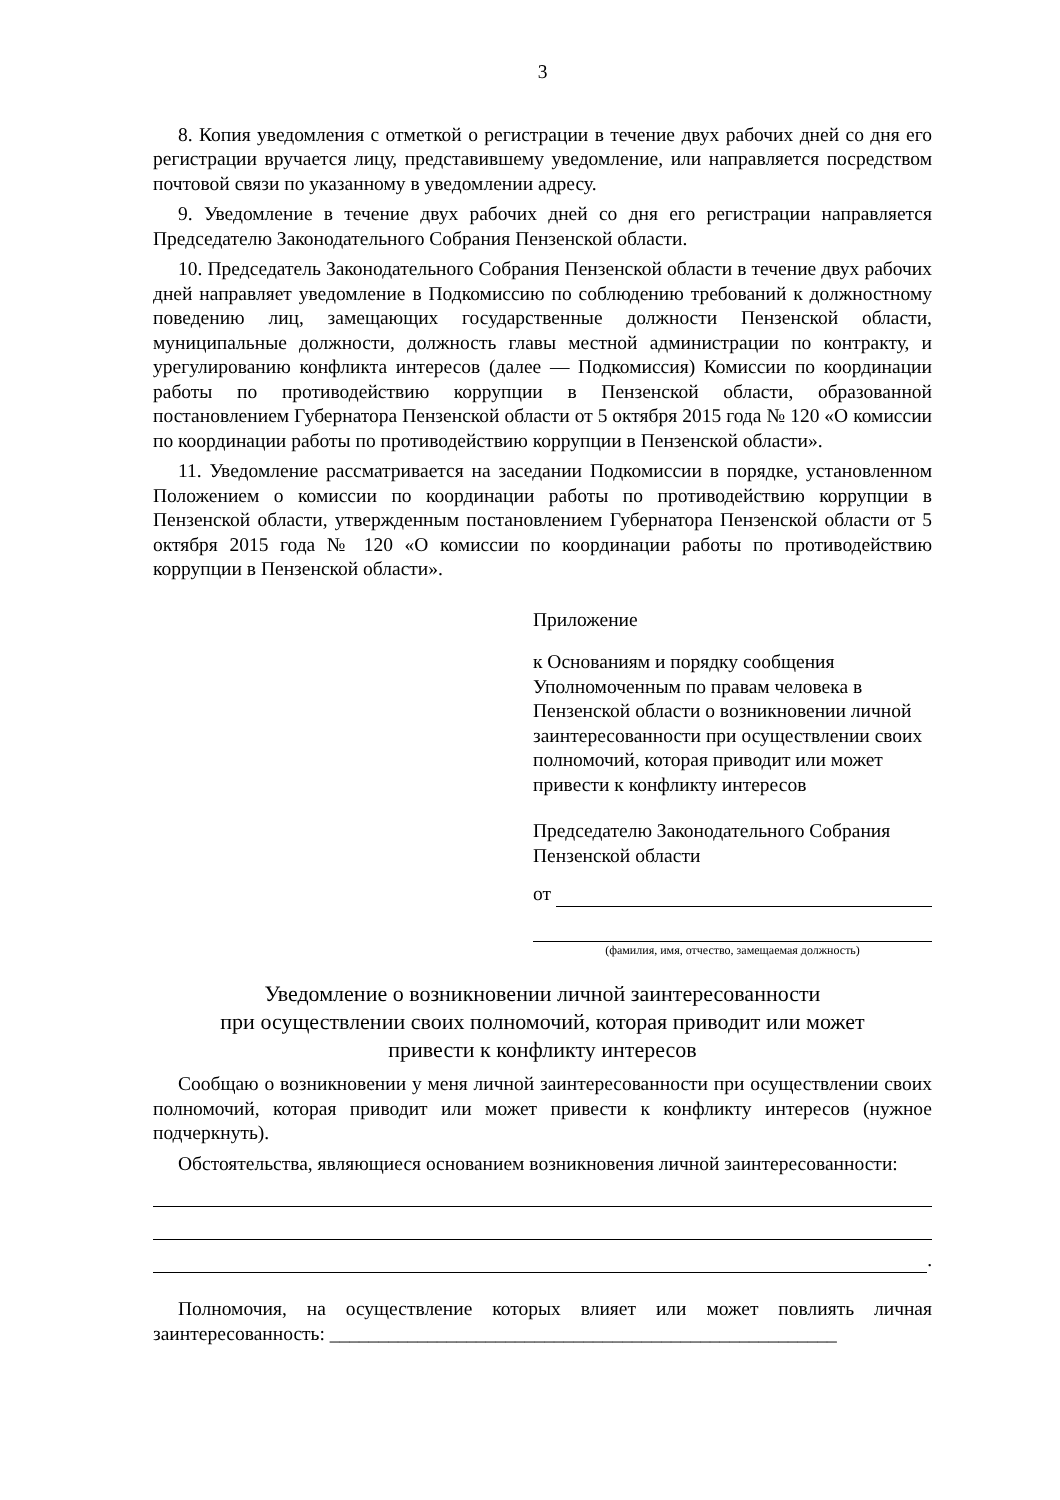3
8. Копия уведомления с отметкой о регистрации в течение двух рабочих дней со дня его регистрации вручается лицу, представившему уведомление, или направляется посредством почтовой связи по указанному в уведомлении адресу.
9. Уведомление в течение двух рабочих дней со дня его регистрации направляется Председателю Законодательного Собрания Пензенской области.
10. Председатель Законодательного Собрания Пензенской области в течение двух рабочих дней направляет уведомление в Подкомиссию по соблюдению требований к должностному поведению лиц, замещающих государственные должности Пензенской области, муниципальные должности, должность главы местной администрации по контракту, и урегулированию конфликта интересов (далее — Подкомиссия) Комиссии по координации работы по противодействию коррупции в Пензенской области, образованной постановлением Губернатора Пензенской области от 5 октября 2015 года № 120 «О комиссии по координации работы по противодействию коррупции в Пензенской области».
11. Уведомление рассматривается на заседании Подкомиссии в порядке, установленном Положением о комиссии по координации работы по противодействию коррупции в Пензенской области, утвержденным постановлением Губернатора Пензенской области от 5 октября 2015 года № 120 «О комиссии по координации работы по противодействию коррупции в Пензенской области».
Приложение
к Основаниям и порядку сообщения Уполномоченным по правам человека в Пензенской области о возникновении личной заинтересованности при осуществлении своих полномочий, которая приводит или может привести к конфликту интересов
Председателю Законодательного Собрания Пензенской области
от
(фамилия, имя, отчество, замещаемая должность)
Уведомление о возникновении личной заинтересованности
при осуществлении своих полномочий, которая приводит или может
привести к конфликту интересов
Сообщаю о возникновении у меня личной заинтересованности при осуществлении своих полномочий, которая приводит или может привести к конфликту интересов (нужное подчеркнуть).
Обстоятельства, являющиеся основанием возникновения личной заинтересованности:
.
Полномочия, на осуществление которых влияет или может повлиять личная заинтересованность: ____________________________________________________